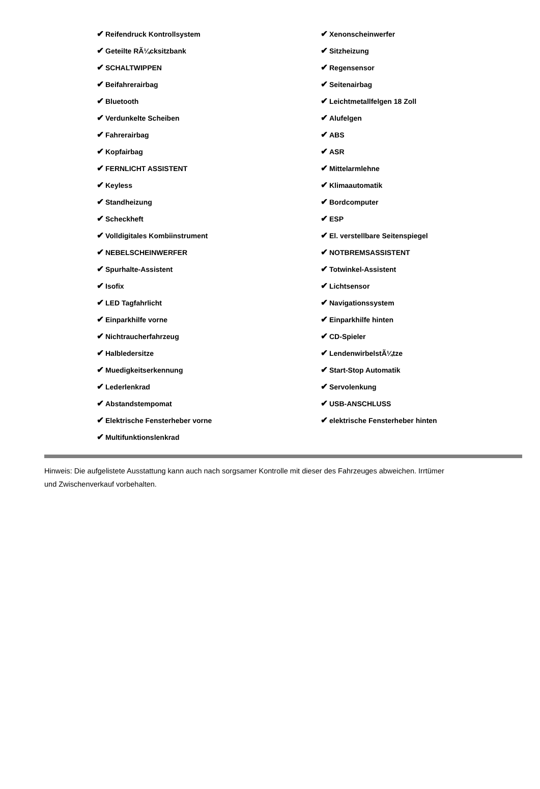| ✔ Reifendruck Kontrollsystem | ✔ Xenonscheinwerfer |
| ✔ Geteilte RÃ¼cksitzbank | ✔ Sitzheizung |
| ✔ SCHALTWIPPEN | ✔ Regensensor |
| ✔ Beifahrerairbag | ✔ Seitenairbag |
| ✔ Bluetooth | ✔ Leichtmetallfelgen 18 Zoll |
| ✔ Verdunkelte Scheiben | ✔ Alufelgen |
| ✔ Fahrerairbag | ✔ ABS |
| ✔ Kopfairbag | ✔ ASR |
| ✔ FERNLICHT ASSISTENT | ✔ Mittelarmlehne |
| ✔ Keyless | ✔ Klimaautomatik |
| ✔ Standheizung | ✔ Bordcomputer |
| ✔ Scheckheft | ✔ ESP |
| ✔ Volldigitales Kombiinstrument | ✔ El. verstellbare Seitenspiegel |
| ✔ NEBELSCHEINWERFER | ✔ NOTBREMSASSISTENT |
| ✔ Spurhalte-Assistent | ✔ Totwinkel-Assistent |
| ✔ Isofix | ✔ Lichtsensor |
| ✔ LED Tagfahrlicht | ✔ Navigationssystem |
| ✔ Einparkhilfe vorne | ✔ Einparkhilfe hinten |
| ✔ Nichtraucherfahrzeug | ✔ CD-Spieler |
| ✔ Halbledersitze | ✔ LendenwirbelstÃ¼tze |
| ✔ Muedigkeitserkennung | ✔ Start-Stop Automatik |
| ✔ Lederlenkrad | ✔ Servolenkung |
| ✔ Abstandstempomat | ✔ USB-ANSCHLUSS |
| ✔ Elektrische Fensterheber vorne | ✔ elektrische Fensterheber hinten |
| ✔ Multifunktionslenkrad | |
Hinweis: Die aufgelistete Ausstattung kann auch nach sorgsamer Kontrolle mit dieser des Fahrzeuges abweichen. Irrtümer und Zwischenverkauf vorbehalten.